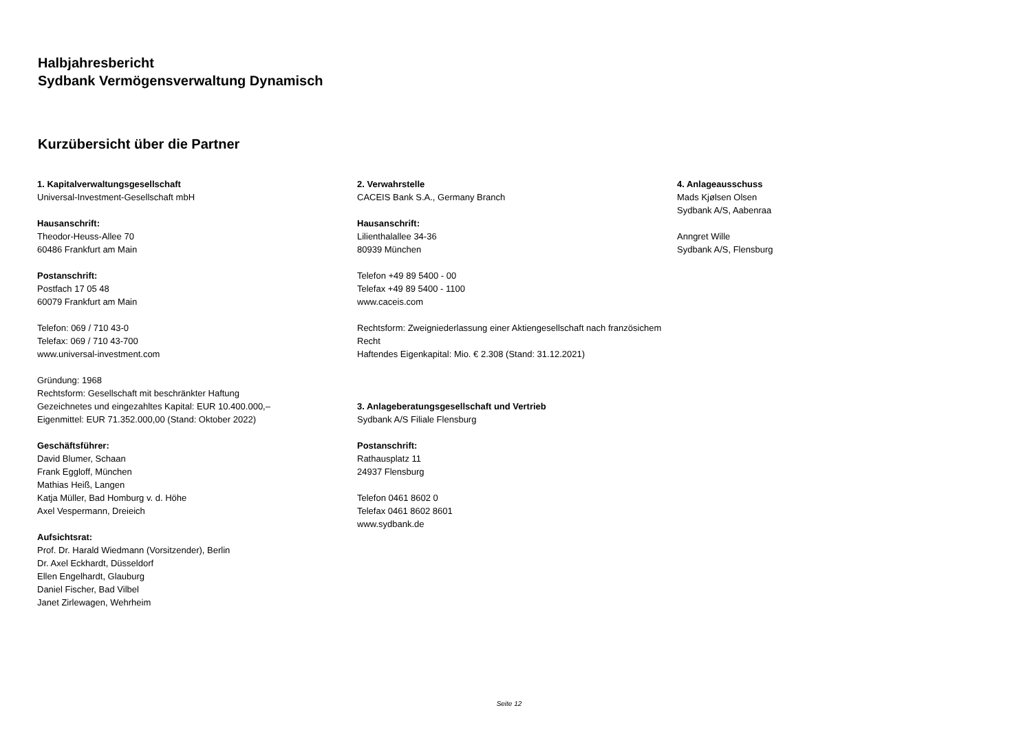Halbjahresbericht
Sydbank Vermögensverwaltung Dynamisch
Kurzübersicht über die Partner
1. Kapitalverwaltungsgesellschaft
Universal-Investment-Gesellschaft mbH
Hausanschrift:
Theodor-Heuss-Allee 70
60486 Frankfurt am Main
Postanschrift:
Postfach 17 05 48
60079 Frankfurt am Main
Telefon: 069 / 710 43-0
Telefax: 069 / 710 43-700
www.universal-investment.com
Gründung: 1968
Rechtsform: Gesellschaft mit beschränkter Haftung
Gezeichnetes und eingezahltes Kapital: EUR 10.400.000,–
Eigenmittel: EUR 71.352.000,00 (Stand: Oktober 2022)
Geschäftsführer:
David Blumer, Schaan
Frank Eggloff, München
Mathias Heiß, Langen
Katja Müller, Bad Homburg v. d. Höhe
Axel Vespermann, Dreieich
Aufsichtsrat:
Prof. Dr. Harald Wiedmann (Vorsitzender), Berlin
Dr. Axel Eckhardt, Düsseldorf
Ellen Engelhardt, Glauburg
Daniel Fischer, Bad Vilbel
Janet Zirlewagen, Wehrheim
2. Verwahrstelle
CACEIS Bank S.A., Germany Branch
Hausanschrift:
Lilienthalallee 34-36
80939 München
Telefon +49 89 5400 - 00
Telefax +49 89 5400 - 1100
www.caceis.com
Rechtsform: Zweigniederlassung einer Aktiengesellschaft nach französichem Recht
Haftendes Eigenkapital: Mio. € 2.308 (Stand: 31.12.2021)
3. Anlageberatungsgesellschaft und Vertrieb
Sydbank A/S Filiale Flensburg
Postanschrift:
Rathausplatz 11
24937 Flensburg
Telefon 0461 8602 0
Telefax 0461 8602 8601
www.sydbank.de
4. Anlageausschuss
Mads Kjølsen Olsen
Sydbank A/S, Aabenraa
Anngret Wille
Sydbank A/S, Flensburg
Seite 12